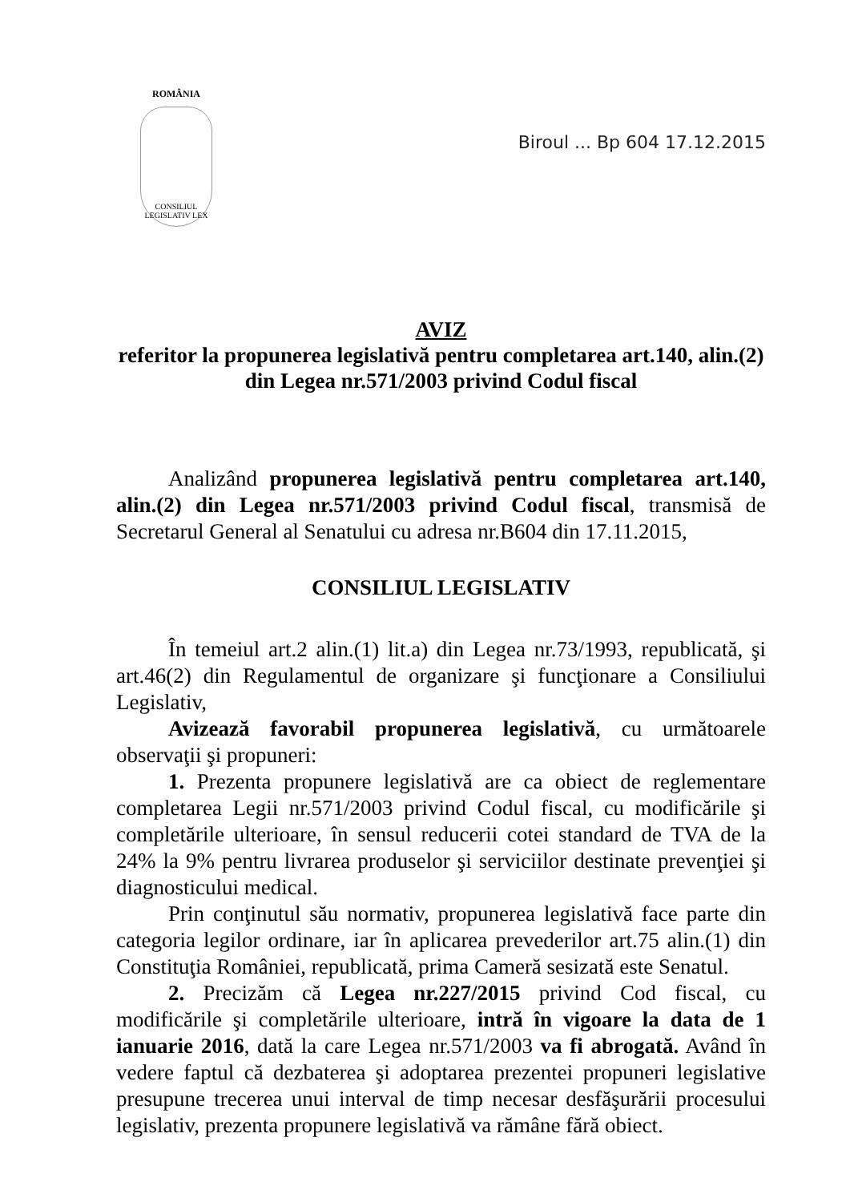ROMÂNIA
CONSILIUL LEGISLATIV LEX
Biroul ... Bp 604 17.12.2015
AVIZ
referitor la propunerea legislativă pentru completarea art.140, alin.(2) din Legea nr.571/2003 privind Codul fiscal
Analizând propunerea legislativă pentru completarea art.140, alin.(2) din Legea nr.571/2003 privind Codul fiscal, transmisă de Secretarul General al Senatului cu adresa nr.B604 din 17.11.2015,
CONSILIUL LEGISLATIV
În temeiul art.2 alin.(1) lit.a) din Legea nr.73/1993, republicată, şi art.46(2) din Regulamentul de organizare şi funcţionare a Consiliului Legislativ,
Avizează favorabil propunerea legislativă, cu următoarele observaţii şi propuneri:
1. Prezenta propunere legislativă are ca obiect de reglementare completarea Legii nr.571/2003 privind Codul fiscal, cu modificările şi completările ulterioare, în sensul reducerii cotei standard de TVA de la 24% la 9% pentru livrarea produselor şi serviciilor destinate prevenţiei şi diagnosticului medical.
Prin conţinutul său normativ, propunerea legislativă face parte din categoria legilor ordinare, iar în aplicarea prevederilor art.75 alin.(1) din Constituţia României, republicată, prima Cameră sesizată este Senatul.
2. Precizăm că Legea nr.227/2015 privind Cod fiscal, cu modificările şi completările ulterioare, intră în vigoare la data de 1 ianuarie 2016, dată la care Legea nr.571/2003 va fi abrogată. Având în vedere faptul că dezbaterea şi adoptarea prezentei propuneri legislative presupune trecerea unui interval de timp necesar desfăşurării procesului legislativ, prezenta propunere legislativă va rămâne fără obiect.